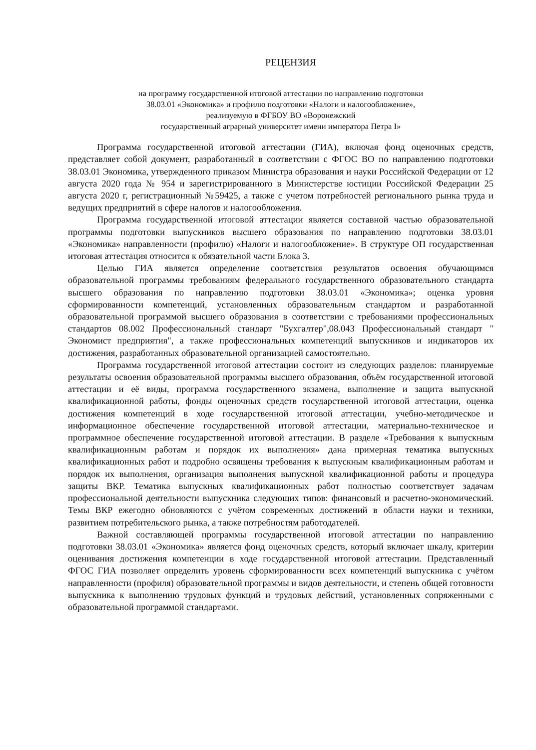РЕЦЕНЗИЯ
на программу государственной итоговой аттестации по направлению подготовки
38.03.01 «Экономика» и профилю подготовки «Налоги и налогообложение»,
реализуемую в ФГБОУ ВО «Воронежский
государственный аграрный университет имени императора Петра I»
Программа государственной итоговой аттестации (ГИА), включая фонд оценочных средств, представляет собой документ, разработанный в соответствии с ФГОС ВО по направлению подготовки 38.03.01 Экономика, утвержденного приказом Министра образования и науки Российской Федерации от 12 августа 2020 года № 954 и зарегистрированного в Министерстве юстиции Российской Федерации 25 августа 2020 г, регистрационный №59425, а также с учетом потребностей регионального рынка труда и ведущих предприятий в сфере налогов и налогообложения.
Программа государственной итоговой аттестации является составной частью образовательной программы подготовки выпускников высшего образования по направлению подготовки 38.03.01 «Экономика» направленности (профилю) «Налоги и налогообложение». В структуре ОП государственная итоговая аттестация относится к обязательной части Блока 3.
Целью ГИА является определение соответствия результатов освоения обучающимся образовательной программы требованиям федерального государственного образовательного стандарта высшего образования по направлению подготовки 38.03.01 «Экономика»; оценка уровня сформированности компетенций, установленных образовательным стандартом и разработанной образовательной программой высшего образования в соответствии с требованиями профессиональных стандартов 08.002 Профессиональный стандарт "Бухгалтер",08.043 Профессиональный стандарт " Экономист предприятия", а также профессиональных компетенций выпускников и индикаторов их достижения, разработанных образовательной организацией самостоятельно.
Программа государственной итоговой аттестации состоит из следующих разделов: планируемые результаты освоения образовательной программы высшего образования, объём государственной итоговой аттестации и её виды, программа государственного экзамена, выполнение и защита выпускной квалификационной работы, фонды оценочных средств государственной итоговой аттестации, оценка достижения компетенций в ходе государственной итоговой аттестации, учебно-методическое и информационное обеспечение государственной итоговой аттестации, материально-техническое и программное обеспечение государственной итоговой аттестации. В разделе «Требования к выпускным квалификационным работам и порядок их выполнения» дана примерная тематика выпускных квалификационных работ и подробно освящены требования к выпускным квалификационным работам и порядок их выполнения, организация выполнения выпускной квалификационной работы и процедура защиты ВКР. Тематика выпускных квалификационных работ полностью соответствует задачам профессиональной деятельности выпускника следующих типов: финансовый и расчетно-экономический. Темы ВКР ежегодно обновляются с учётом современных достижений в области науки и техники, развитием потребительского рынка, а также потребностям работодателей.
Важной составляющей программы государственной итоговой аттестации по направлению подготовки 38.03.01 «Экономика» является фонд оценочных средств, который включает шкалу, критерии оценивания достижения компетенции в ходе государственной итоговой аттестации. Представленный ФГОС ГИА позволяет определить уровень сформированности всех компетенций выпускника с учётом направленности (профиля) образовательной программы и видов деятельности, и степень общей готовности выпускника к выполнению трудовых функций и трудовых действий, установленных сопряженными с образовательной программой стандартами.